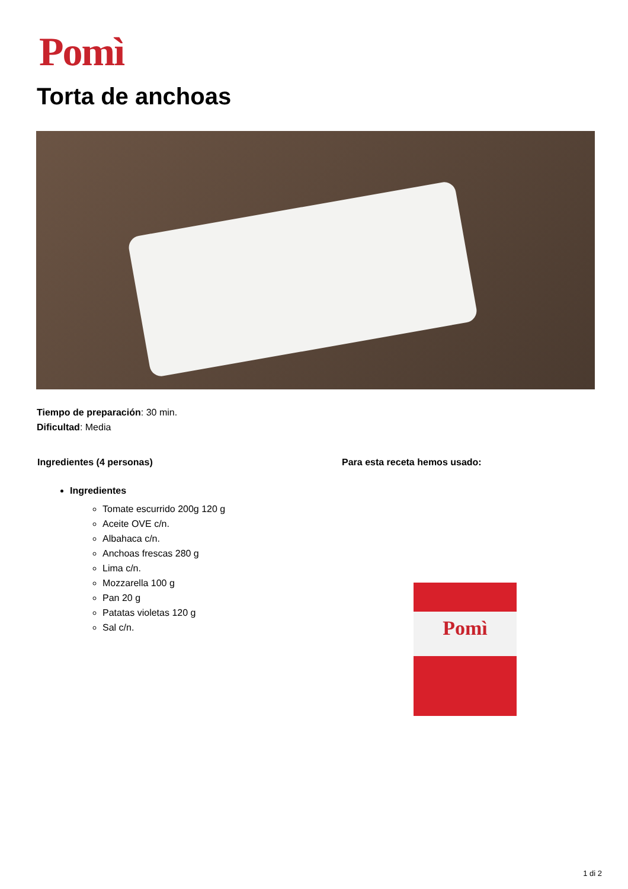Pomì
Torta de anchoas
Tiempo de preparación: 30 min.
Dificultad: Media
Ingredientes (4 personas)
Ingredientes
Tomate escurrido 200g 120 g
Aceite OVE c/n.
Albahaca c/n.
Anchoas frescas 280 g
Lima c/n.
Mozzarella 100 g
Pan 20 g
Patatas violetas 120 g
Sal c/n.
Para esta receta hemos usado:
Pomì
1 di 2